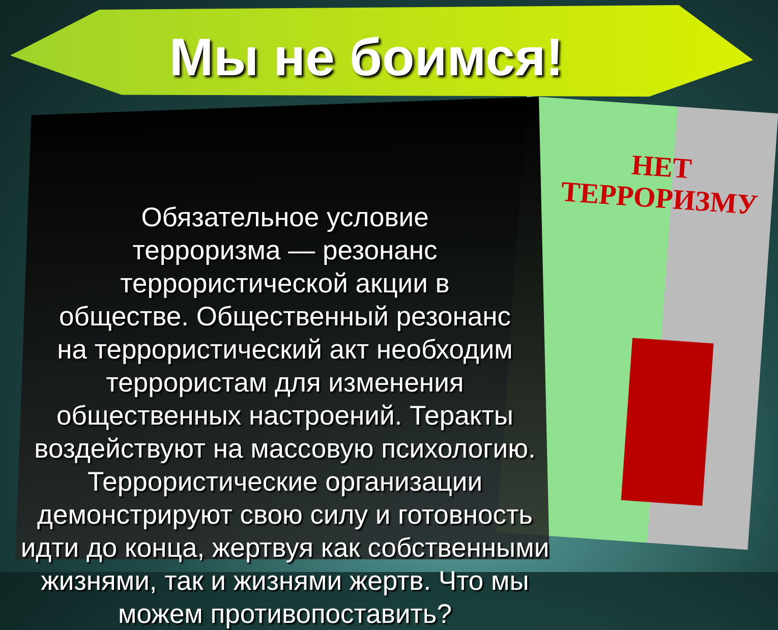НЕТ
ТЕРРОРИЗМУ
Мы не боимся!
Обязательное условие
терроризма — резонанс
террористической акции в
обществе. Общественный резонанс
на террористический акт необходим
террористам для изменения
общественных настроений. Теракты
воздействуют на массовую психологию.
Террористические организации
демонстрируют свою силу и готовность
идти до конца, жертвуя как собственными
жизнями, так и жизнями жертв. Что мы
можем противопоставить?